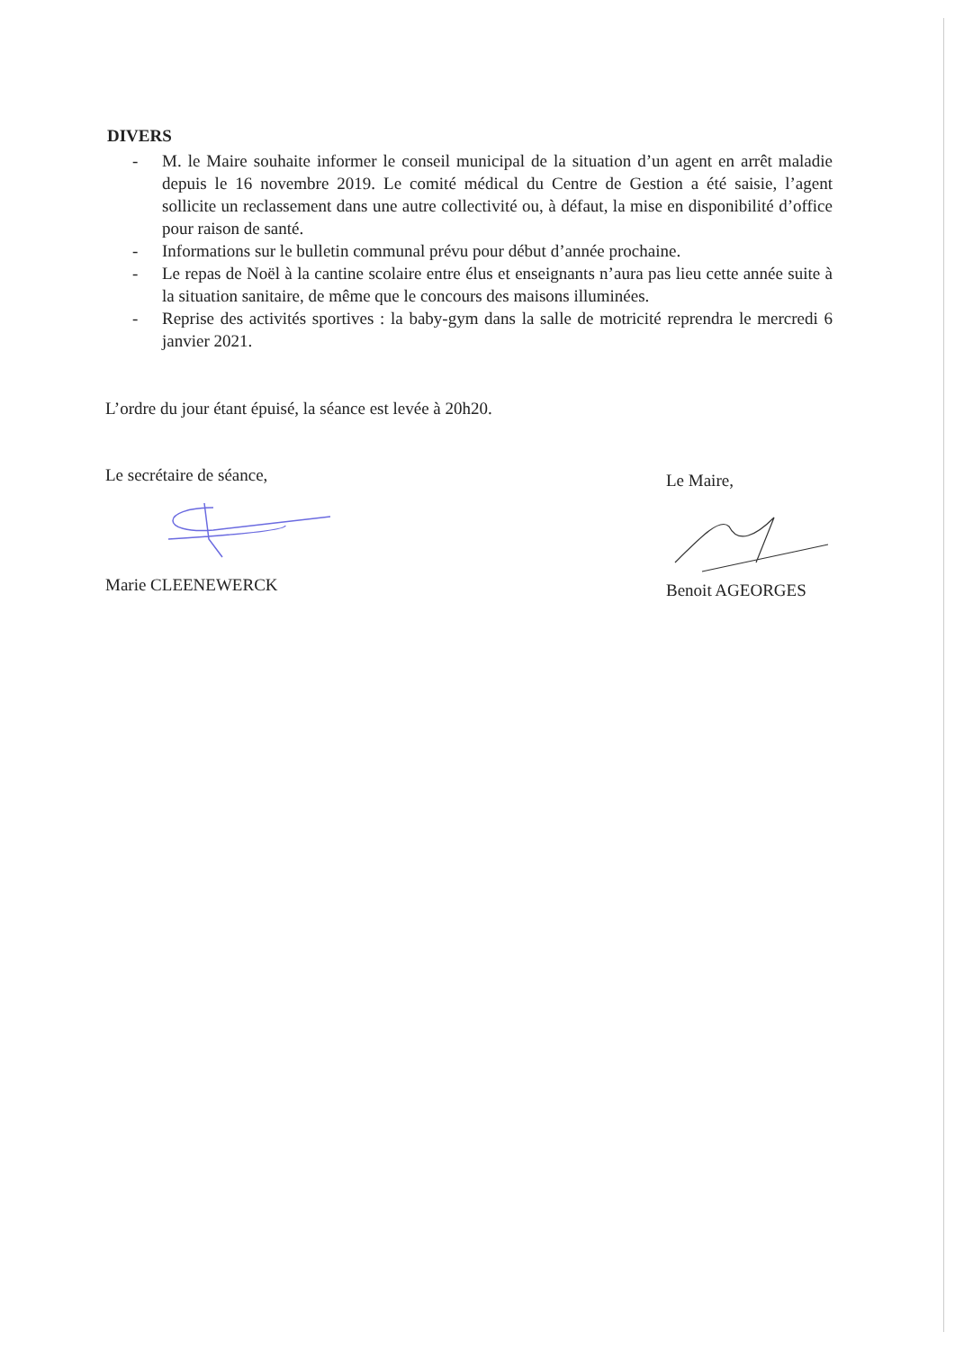DIVERS
- M. le Maire souhaite informer le conseil municipal de la situation d’un agent en arrêt maladie depuis le 16 novembre 2019. Le comité médical du Centre de Gestion a été saisie, l’agent sollicite un reclassement dans une autre collectivité ou, à défaut, la mise en disponibilité d’office pour raison de santé.
- Informations sur le bulletin communal prévu pour début d’année prochaine.
- Le repas de Noël à la cantine scolaire entre élus et enseignants n’aura pas lieu cette année suite à la situation sanitaire, de même que le concours des maisons illuminées.
- Reprise des activités sportives : la baby-gym dans la salle de motricité reprendra le mercredi 6 janvier 2021.
L’ordre du jour étant épuisé, la séance est levée à 20h20.
Le secrétaire de séance,
Marie CLEENEWERCK
Le Maire,
Benoit AGEORGES